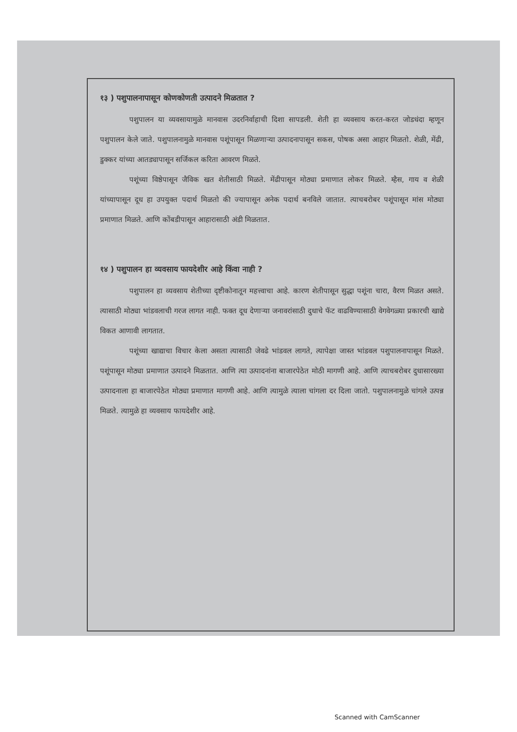१३ ) पशुपालनापासून कोणकोणती उत्पादने मिळतात ?
पशुपालन या व्यवसायामुळे मानवास उदरनिर्वाहाची दिशा सापडली. शेती हा व्यवसाय करत-करत जोडधंदा म्हणून पशुपालन केले जाते. पशुपालनामुळे मानवास पशूंपासून मिळणाऱ्या उत्पादनापासून सकस, पोषक असा आहार मिळतो. शेळी, मेंढी, डुक्कर यांच्या आतड्यापासून सर्जिकल करिता आवरण मिळते.
पशूंच्या विष्ठेपासून जैविक खत शेतीसाठी मिळते. मेंढीपासून मोठ्या प्रमाणात लोकर मिळते. म्हैस, गाय व शेळी यांच्यापासून दूध हा उपयुक्त पदार्थ मिळतो की ज्यापासून अनेक पदार्थ बनविले जातात. त्याचबरोबर पशूंपासून मांस मोठ्या प्रमाणात मिळते. आणि कोंबडीपासून आहारासाठी अंडी मिळतात.
१४ ) पशुपालन हा व्यवसाय फायदेशीर आहे किंवा नाही ?
पशुपालन हा व्यवसाय शेतीच्या दृष्टीकोनातून महत्त्वाचा आहे. कारण शेतीपासून सुद्धा पशूंना चारा, वैरण मिळत असते. त्यासाठी मोठ्या भांडवलाची गरज लागत नाही. फक्त दूध देणाऱ्या जनावरांसाठी दुधाचे फॅट वाढविण्यासाठी वेगवेगळ्या प्रकारची खाद्ये विकत आणावी लागतात.
पशूंच्या खाद्याचा विचार केला असता त्यासाठी जेवढे भांडवल लागते, त्यापेक्षा जास्त भांडवल पशुपालनापासून मिळते. पशूंपासून मोठ्या प्रमाणात उत्पादने मिळतात. आणि त्या उत्पादनांना बाजारपेठेत मोठी मागणी आहे. आणि त्याचबरोबर दुधासारख्या उत्पादनाला हा बाजारपेठेत मोठ्या प्रमाणात मागणी आहे. आणि त्यामुळे त्याला चांगला दर दिला जातो. पशुपालनामुळे चांगले उत्पन्न मिळते. त्यामुळे हा व्यवसाय फायदेशीर आहे.
Scanned with CamScanner